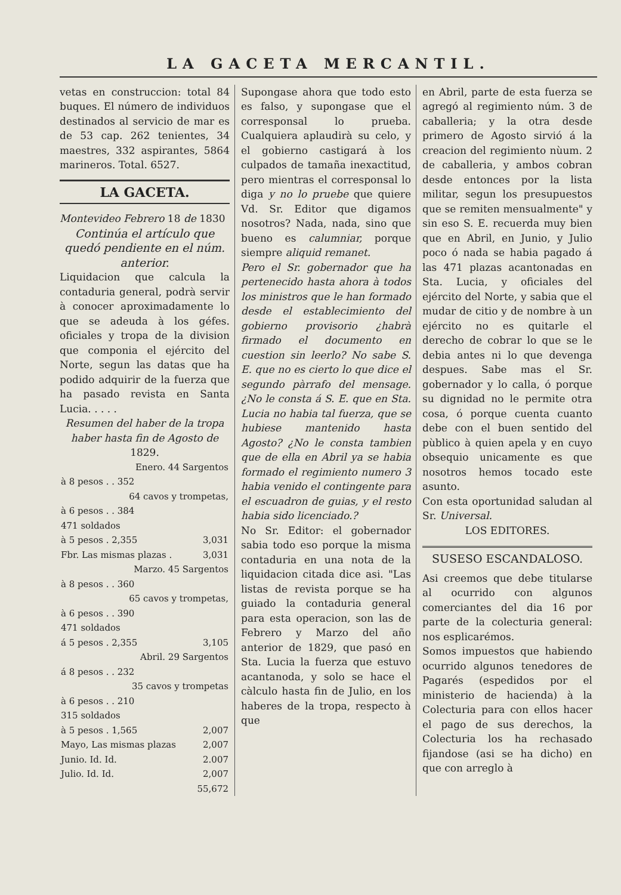LA GACETA MERCANTIL.
vetas en construccion: total 84 buques. El número de individuos destinados al servicio de mar es de 53 cap. 262 tenientes, 34 maestres, 332 aspirantes, 5864 marineros. Total. 6527.
LA GACETA.
Montevideo Febrero 18 de 1830
Continúa el artículo que quedó pendiente en el núm. anterior.
Liquidacion que calcula la contaduria general, podrà servir à conocer aproximadamente lo que se adeuda à los géfes. oficiales y tropa de la division que componia el ejército del Norte, segun las datas que ha podido adquirir de la fuerza que ha pasado revista en Santa Lucia. . . . .
Resumen del haber de la tropa haber hasta fin de Agosto de 1829.
| Enero. 44 Sargentos | |
| à 8 pesos . . 352 | |
| 64 cavos y trompetas, | |
| à 6 pesos . . 384 | |
| 471 soldados | |
| à 5 pesos . 2,355 | 3,031 |
| Fbr. Las mismas plazas . | 3,031 |
| Marzo. 45 Sargentos | |
| à 8 pesos . . 360 | |
| 65 cavos y trompetas, | |
| à 6 pesos . . 390 | |
| 471 soldados | |
| á 5 pesos . 2,355 | 3,105 |
| Abril. 29 Sargentos | |
| á 8 pesos . . 232 | |
| 35 cavos y trompetas | |
| à 6 pesos . . 210 | |
| 315 soldados | |
| à 5 pesos . 1,565 | 2,007 |
| Mayo, Las mismas plazas | 2,007 |
| Junio. Id. Id. | 2.007 |
| Julio. Id. Id. | 2,007 |
| | 55,672 |
Supongase ahora que todo esto es falso, y supongase que el corresponsal lo prueba. Cualquiera aplaudirà su celo, y el gobierno castigará à los culpados de tamaña inexactitud, pero mientras el corresponsal lo diga y no lo pruebe que quiere Vd. Sr. Editor que digamos nosotros? Nada, nada, sino que bueno es calumniar, porque siempre aliquid remanet.
Pero el Sr. gobernador que ha pertenecido hasta ahora à todos los ministros que le han formado desde el establecimiento del gobierno provisorio ¿habrà firmado el documento en cuestion sin leerlo? No sabe S. E. que no es cierto lo que dice el segundo pàrrafo del mensage. ¿No le consta á S. E. que en Sta. Lucia no habia tal fuerza, que se hubiese mantenido hasta Agosto? ¿No le consta tambien que de ella en Abril ya se habia formado el regimiento numero 3 habia venido el contingente para el escuadron de guias, y el resto habia sido licenciado.?
No Sr. Editor: el gobernador sabia todo eso porque la misma contaduria en una nota de la liquidacion citada dice asi. "Las listas de revista porque se ha guiado la contaduria general para esta operacion, son las de Febrero y Marzo del año anterior de 1829, que pasó en Sta. Lucia la fuerza que estuvo acantanoda, y solo se hace el càlculo hasta fin de Julio, en los haberes de la tropa, respecto à que
en Abril, parte de esta fuerza se agregó al regimiento núm. 3 de caballeria; y la otra desde primero de Agosto sirvió á la creacion del regimiento nùum. 2 de caballeria, y ambos cobran desde entonces por la lista militar, segun los presupuestos que se remiten mensualmente" y sin eso S. E. recuerda muy bien que en Abril, en Junio, y Julio poco ó nada se habia pagado á las 471 plazas acantonadas en Sta. Lucia, y oficiales del ejército del Norte, y sabia que el mudar de citio y de nombre à un ejército no es quitarle el derecho de cobrar lo que se le debia antes ni lo que devenga despues. Sabe mas el Sr. gobernador y lo calla, ó porque su dignidad no le permite otra cosa, ó porque cuenta cuanto debe con el buen sentido del pùblico à quien apela y en cuyo obsequio unicamente es que nosotros hemos tocado este asunto.
Con esta oportunidad saludan al Sr. Universal.
LOS EDITORES.
SUSESO ESCANDALOSO.
Asi creemos que debe titularse al ocurrido con algunos comerciantes del dia 16 por parte de la colecturia general: nos esplicarémos.
Somos impuestos que habiendo ocurrido algunos tenedores de Pagarés (espedidos por el ministerio de hacienda) à la Colecturia para con ellos hacer el pago de sus derechos, la Colecturia los ha rechasado fijandose (asi se ha dicho) en que con arreglo à